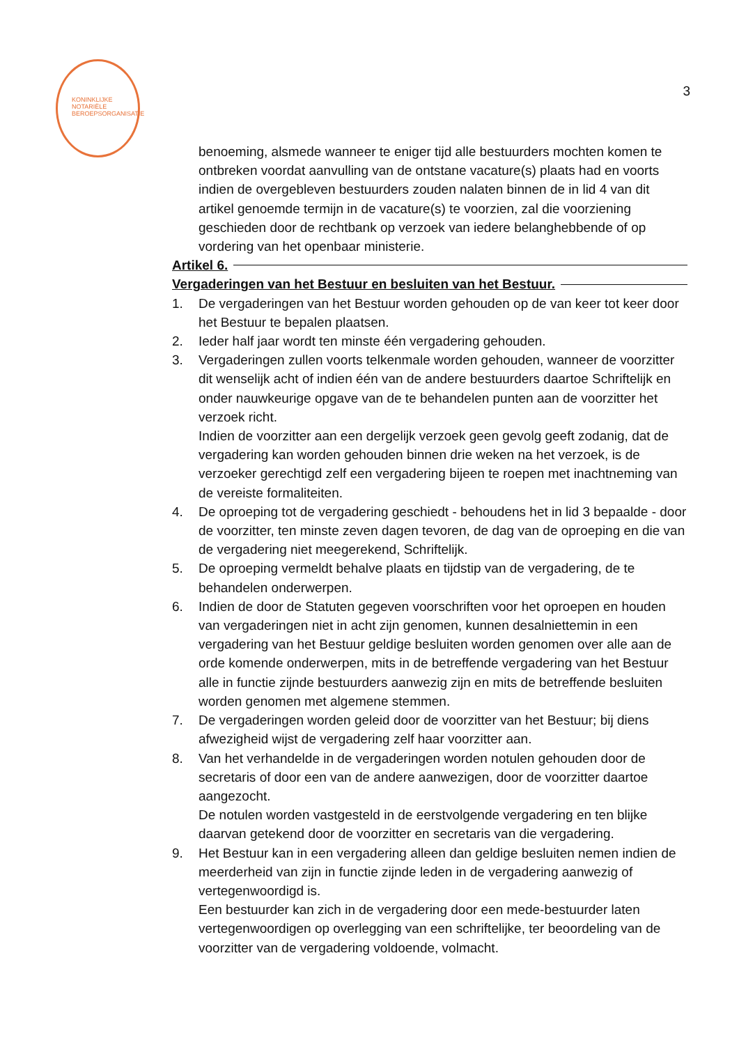KONINKLIJKE NOTARIËLE BEROEPSORGANISATIE
3
benoeming, alsmede wanneer te eniger tijd alle bestuurders mochten komen te ontbreken voordat aanvulling van de ontstane vacature(s) plaats had en voorts indien de overgebleven bestuurders zouden nalaten binnen de in lid 4 van dit artikel genoemde termijn in de vacature(s) te voorzien, zal die voorziening geschieden door de rechtbank op verzoek van iedere belanghebbende of op vordering van het openbaar ministerie.
Artikel 6.
Vergaderingen van het Bestuur en besluiten van het Bestuur.
1. De vergaderingen van het Bestuur worden gehouden op de van keer tot keer door het Bestuur te bepalen plaatsen.
2. Ieder half jaar wordt ten minste één vergadering gehouden.
3. Vergaderingen zullen voorts telkenmale worden gehouden, wanneer de voorzitter dit wenselijk acht of indien één van de andere bestuurders daartoe Schriftelijk en onder nauwkeurige opgave van de te behandelen punten aan de voorzitter het verzoek richt.
Indien de voorzitter aan een dergelijk verzoek geen gevolg geeft zodanig, dat de vergadering kan worden gehouden binnen drie weken na het verzoek, is de verzoeker gerechtigd zelf een vergadering bijeen te roepen met inachtneming van de vereiste formaliteiten.
4. De oproeping tot de vergadering geschiedt - behoudens het in lid 3 bepaalde - door de voorzitter, ten minste zeven dagen tevoren, de dag van de oproeping en die van de vergadering niet meegerekend, Schriftelijk.
5. De oproeping vermeldt behalve plaats en tijdstip van de vergadering, de te behandelen onderwerpen.
6. Indien de door de Statuten gegeven voorschriften voor het oproepen en houden van vergaderingen niet in acht zijn genomen, kunnen desalniettemin in een vergadering van het Bestuur geldige besluiten worden genomen over alle aan de orde komende onderwerpen, mits in de betreffende vergadering van het Bestuur alle in functie zijnde bestuurders aanwezig zijn en mits de betreffende besluiten worden genomen met algemene stemmen.
7. De vergaderingen worden geleid door de voorzitter van het Bestuur; bij diens afwezigheid wijst de vergadering zelf haar voorzitter aan.
8. Van het verhandelde in de vergaderingen worden notulen gehouden door de secretaris of door een van de andere aanwezigen, door de voorzitter daartoe aangezocht.
De notulen worden vastgesteld in de eerstvolgende vergadering en ten blijke daarvan getekend door de voorzitter en secretaris van die vergadering.
9. Het Bestuur kan in een vergadering alleen dan geldige besluiten nemen indien de meerderheid van zijn in functie zijnde leden in de vergadering aanwezig of vertegenwoordigd is.
Een bestuurder kan zich in de vergadering door een mede-bestuurder laten vertegenwoordigen op overlegging van een schriftelijke, ter beoordeling van de voorzitter van de vergadering voldoende, volmacht.